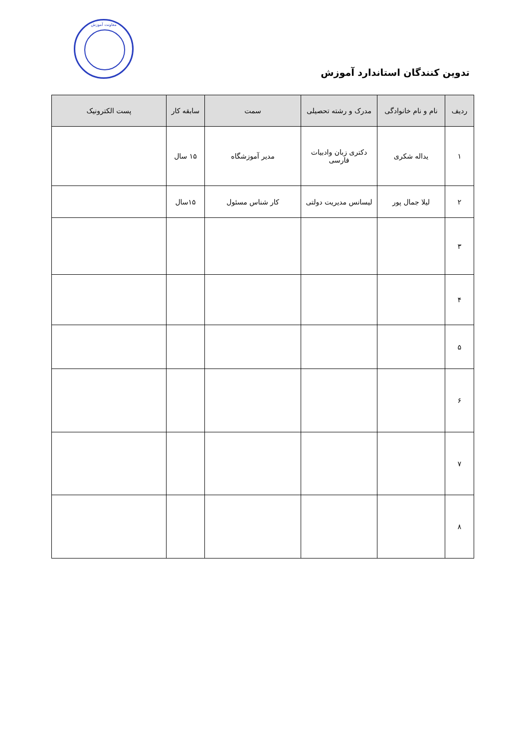معاونت آموزش
تدوین کنندگان استاندارد آموزش
| ردیف | نام و نام خانوادگی | مدرک و رشته تحصیلی | سمت | سابقه کار | پست الکترونیک |
| --- | --- | --- | --- | --- | --- |
| ۱ | یداله شکری | دکتری زبان وادبیات فارسی | مدیر آموزشگاه | ۱۵ سال | |
| ۲ | لیلا جمال پور | لیسانس مدیریت دولتی | کار شناس مسئول | ۱۵سال | |
| ۳ | | | | | |
| ۴ | | | | | |
| ۵ | | | | | |
| ۶ | | | | | |
| ۷ | | | | | |
| ۸ | | | | | |